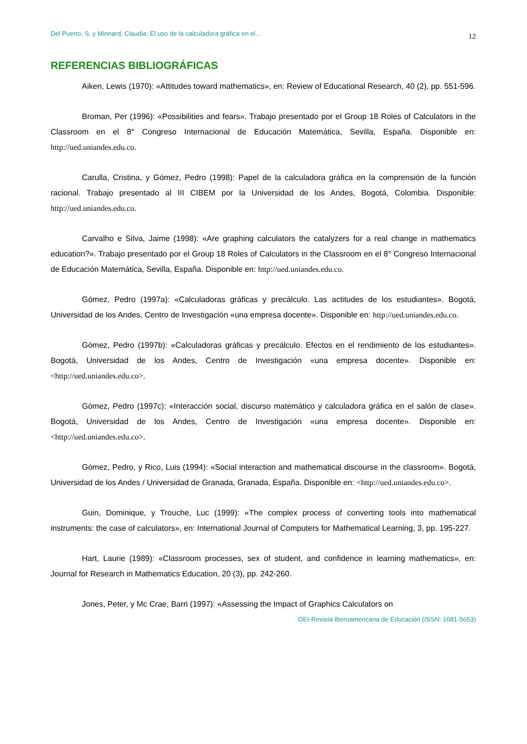Del Puerto, S. y Minnard, Claudia: El uso de la calculadora gráfica en el… 12
REFERENCIAS BIBLIOGRÁFICAS
Aiken, Lewis (1970): «Attitudes toward mathematics», en: Review of Educational Research, 40 (2), pp. 551-596.
Broman, Per (1996): «Possibilities and fears». Trabajo presentado por el Group 18 Roles of Calculators in the Classroom en el 8° Congreso Internacional de Educación Matemática, Sevilla, España. Disponible en: http://ued.uniandes.edu.co.
Carulla, Cristina, y Gómez, Pedro (1998): Papel de la calculadora gráfica en la comprensión de la función racional. Trabajo presentado al III CIBEM por la Universidad de los Andes, Bogotá, Colombia. Disponible: http://ued.uniandes.edu.co.
Carvalho e Silva, Jaime (1998): «Are graphing calculators the catalyzers for a real change in mathematics education?». Trabajo presentado por el Group 18 Roles of Calculators in the Classroom en el 8° Congreso Internacional de Educación Matemática, Sevilla, España. Disponible en: http://ued.uniandes.edu.co.
Gómez, Pedro (1997a): «Calculadoras gráficas y precálculo. Las actitudes de los estudiantes». Bogotá, Universidad de los Andes, Centro de Investigación «una empresa docente». Disponible en: http://ued.uniandes.edu.co.
Gómez, Pedro (1997b): «Calculadoras gráficas y precálculo. Efectos en el rendimiento de los estudiantes». Bogotá, Universidad de los Andes, Centro de Investigación «una empresa docente». Disponible en: <http://ued.uniandes.edu.co>.
Gómez, Pedro (1997c): «Interacción social, discurso matemático y calculadora gráfica en el salón de clase». Bogotá, Universidad de los Andes, Centro de Investigación «una empresa docente». Disponible en: <http://ued.uniandes.edu.co>.
Gómez, Pedro, y Rico, Luis (1994): «Social interaction and mathematical discourse in the classroom». Bogotá, Universidad de los Andes / Universidad de Granada, Granada, España. Disponible en: <http://ued.uniandes.edu.co>.
Guin, Dominique, y Trouche, Luc (1999): «The complex process of converting tools into mathematical instruments: the case of calculators», en: International Journal of Computers for Mathematical Learning, 3, pp. 195-227.
Hart, Laurie (1989): «Classroom processes, sex of student, and confidence in learning mathematics», en: Journal for Research in Mathematics Education, 20 (3), pp. 242-260.
Jones, Peter, y Mc Crae, Barri (1997): «Assessing the Impact of Graphics Calculators on
OEI-Revista Iberoamericana de Educación (ISSN: 1681-5653)